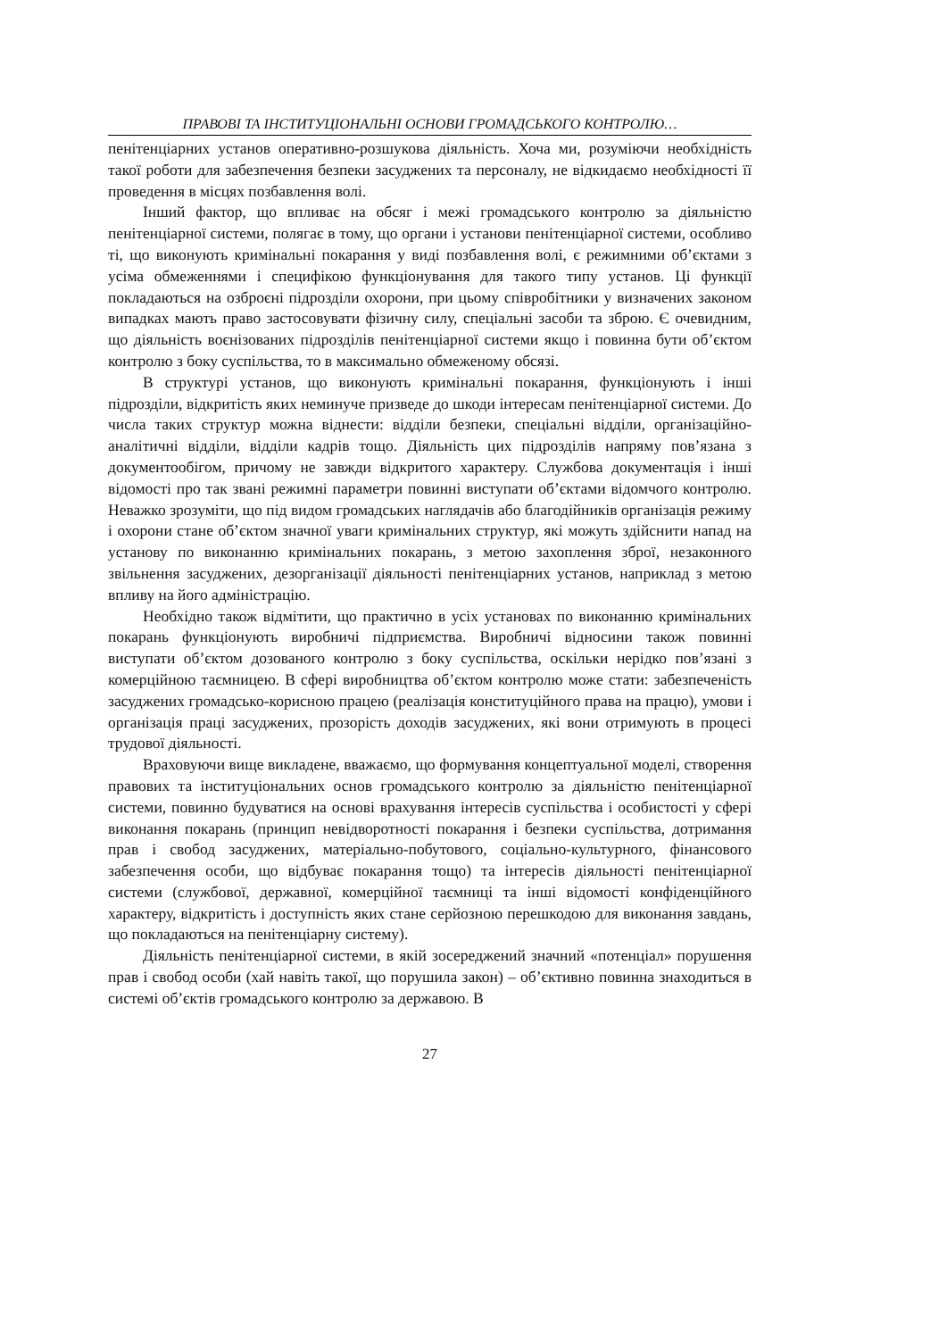ПРАВОВІ ТА ІНСТИТУЦІОНАЛЬНІ ОСНОВИ ГРОМАДСЬКОГО КОНТРОЛЮ…
пенітенціарних установ оперативно-розшукова діяльність. Хоча ми, розуміючи необхідність такої роботи для забезпечення безпеки засуджених та персоналу, не відкидаємо необхідності її проведення в місцях позбавлення волі.
Інший фактор, що впливає на обсяг і межі громадського контролю за діяльністю пенітенціарної системи, полягає в тому, що органи і установи пенітенціарної системи, особливо ті, що виконують кримінальні покарання у виді позбавлення волі, є режимними об’єктами з усіма обмеженнями і специфікою функціонування для такого типу установ. Ці функції покладаються на озброєні підрозділи охорони, при цьому співробітники у визначених законом випадках мають право застосовувати фізичну силу, спеціальні засоби та зброю. Є очевидним, що діяльність воєнізованих підрозділів пенітенціарної системи якщо і повинна бути об’єктом контролю з боку суспільства, то в максимально обмеженому обсязі.
В структурі установ, що виконують кримінальні покарання, функціонують і інші підрозділи, відкритість яких неминуче призведе до шкоди інтересам пенітенціарної системи. До числа таких структур можна віднести: відділи безпеки, спеціальні відділи, організаційно-аналітичні відділи, відділи кадрів тощо. Діяльність цих підрозділів напряму пов’язана з документообігом, причому не завжди відкритого характеру. Службова документація і інші відомості про так звані режимні параметри повинні виступати об’єктами відомчого контролю. Неважко зрозуміти, що під видом громадських наглядачів або благодійників організація режиму і охорони стане об’єктом значної уваги кримінальних структур, які можуть здійснити напад на установу по виконанню кримінальних покарань, з метою захоплення зброї, незаконного звільнення засуджених, дезорганізації діяльності пенітенціарних установ, наприклад з метою впливу на його адміністрацію.
Необхідно також відмітити, що практично в усіх установах по виконанню кримінальних покарань функціонують виробничі підприємства. Виробничі відносини також повинні виступати об’єктом дозованого контролю з боку суспільства, оскільки нерідко пов’язані з комерційною таємницею. В сфері виробництва об’єктом контролю може стати: забезпеченість засуджених громадсько-корисною працею (реалізація конституційного права на працю), умови і організація праці засуджених, прозорість доходів засуджених, які вони отримують в процесі трудової діяльності.
Враховуючи вище викладене, вважаємо, що формування концептуальної моделі, створення правових та інституціональних основ громадського контролю за діяльністю пенітенціарної системи, повинно будуватися на основі врахування інтересів суспільства і особистості у сфері виконання покарань (принцип невідворотності покарання і безпеки суспільства, дотримання прав і свобод засуджених, матеріально-побутового, соціально-культурного, фінансового забезпечення особи, що відбуває покарання тощо) та інтересів діяльності пенітенціарної системи (службової, державної, комерційної таємниці та інші відомості конфіденційного характеру, відкритість і доступність яких стане серйозною перешкодою для виконання завдань, що покладаються на пенітенціарну систему).
Діяльність пенітенціарної системи, в якій зосереджений значний «потенціал» порушення прав і свобод особи (хай навіть такої, що порушила закон) – об’єктивно повинна знаходиться в системі об’єктів громадського контролю за державою. В
27